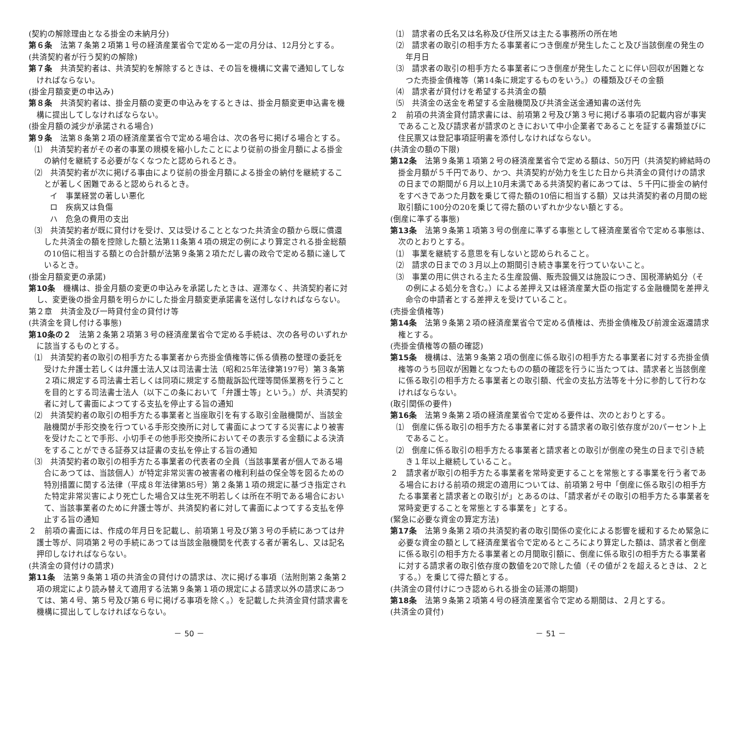(契約の解除理由となる掛金の未納月分)
第６条　法第７条第２項第１号の経済産業省令で定める一定の月分は、12月分とする。
(共済契約者が行う契約の解除)
第７条　共済契約者は、共済契約を解除するときは、その旨を機構に文書で通知してしなければならない。
(掛金月額変更の申込み)
第８条　共済契約者は、掛金月額の変更の申込みをするときは、掛金月額変更申込書を機構に提出してしなければならない。
(掛金月額の減少が承諾される場合)
第９条　法第８条第２項の経済産業省令で定める場合は、次の各号に掲げる場合とする。
⑴　共済契約者がその者の事業の規模を縮小したことにより従前の掛金月額による掛金の納付を継続する必要がなくなつたと認められるとき。
⑵　共済契約者が次に掲げる事由により従前の掛金月額による掛金の納付を継続することが著しく困難であると認められるとき。
イ　事業経営の著しい悪化
ロ　疾病又は負傷
ハ　危急の費用の支出
⑶　共済契約者が既に貸付けを受け、又は受けることとなつた共済金の額から既に償還した共済金の額を控除した額と法第11条第４項の規定の例により算定される掛金総額の10倍に相当する額との合計額が法第９条第２項ただし書の政令で定める額に達しているとき。
(掛金月額変更の承諾)
第10条　機構は、掛金月額の変更の申込みを承諾したときは、遅滞なく、共済契約者に対し、変更後の掛金月額を明らかにした掛金月額変更承諾書を送付しなければならない。
第２章　共済金及び一時貸付金の貸付け等
(共済金を貸し付ける事態)
第10条の２　法第２条第２項第３号の経済産業省令で定める手続は、次の各号のいずれかに該当するものとする。
⑴　共済契約者の取引の相手方たる事業者から売掛金債権等に係る債務の整理の委託を受けた弁護士若しくは弁護士法人又は司法書士法（昭和25年法律第197号）第３条第２項に規定する司法書士若しくは同項に規定する簡裁訴訟代理等関係業務を行うことを目的とする司法書士法人（以下この条において「弁護士等」という。）が、共済契約者に対して書面によつてする支払を停止する旨の通知
⑵　共済契約者の取引の相手方たる事業者と当座取引を有する取引金融機関が、当該金融機関が手形交換を行つている手形交換所に対して書面によつてする災害により被害を受けたことで手形、小切手その他手形交換所においてその表示する金額による決済をすることができる証券又は証書の支払を停止する旨の通知
⑶　共済契約者の取引の相手方たる事業者の代表者の全員（当該事業者が個人である場合にあつては、当該個人）が特定非常災害の被害者の権利利益の保全等を図るための特別措置に関する法律（平成８年法律第85号）第２条第１項の規定に基づき指定された特定非常災害により死亡した場合又は生死不明若しくは所在不明である場合において、当該事業者のために弁護士等が、共済契約者に対して書面によつてする支払を停止する旨の通知
２　前項の書面には、作成の年月日を記載し、前項第１号及び第３号の手続にあつては弁護士等が、同項第２号の手続にあつては当該金融機関を代表する者が署名し、又は記名押印しなければならない。
(共済金の貸付けの請求)
第11条　法第９条第１項の共済金の貸付けの請求は、次に掲げる事項（法附則第２条第２項の規定により読み替えて適用する法第９条第１項の規定による請求以外の請求にあつては、第４号、第５号及び第６号に掲げる事項を除く。）を記載した共済金貸付請求書を機構に提出してしなければならない。
－ 50 －
⑴　請求者の氏名又は名称及び住所又は主たる事務所の所在地
⑵　請求者の取引の相手方たる事業者につき倒産が発生したこと及び当該倒産の発生の年月日
⑶　請求者の取引の相手方たる事業者につき倒産が発生したことに伴い回収が困難となつた売掛金債権等（第14条に規定するものをいう。）の種類及びその金額
⑷　請求者が貸付けを希望する共済金の額
⑸　共済金の送金を希望する金融機関及び共済金送金通知書の送付先
２　前項の共済金貸付請求書には、前項第２号及び第３号に掲げる事項の記載内容が事実であること及び請求者が請求のときにおいて中小企業者であることを証する書類並びに住民票又は登記事項証明書を添付しなければならない。
(共済金の額の下限)
第12条　法第９条第１項第２号の経済産業省令で定める額は、50万円（共済契約締結時の掛金月額が５千円であり、かつ、共済契約が効力を生じた日から共済金の貸付けの請求の日までの期間が６月以上10月未満である共済契約者にあつては、５千円に掛金の納付をすべきであつた月数を乗じて得た額の10倍に相当する額）又は共済契約者の月間の総取引額に100分の20を乗じて得た額のいずれか少ない額とする。
(倒産に準ずる事態)
第13条　法第９条第１項第３号の倒産に準ずる事態として経済産業省令で定める事態は、次のとおりとする。
⑴　事業を継続する意思を有しないと認められること。
⑵　請求の日までの３月以上の期間引き続き事業を行つていないこと。
⑶　事業の用に供される主たる生産設備、販売設備又は施設につき、国税滞納処分（その例による処分を含む。）による差押え又は経済産業大臣の指定する金融機関を差押え命令の申請者とする差押えを受けていること。
(売掛金債権等)
第14条　法第９条第２項の経済産業省令で定める債権は、売掛金債権及び前渡金返還請求権とする。
(売掛金債権等の額の確認)
第15条　機構は、法第９条第２項の倒産に係る取引の相手方たる事業者に対する売掛金債権等のうち回収が困難となつたものの額の確認を行うに当たつては、請求者と当該倒産に係る取引の相手方たる事業者との取引額、代金の支払方法等を十分に参酌して行わなければならない。
(取引関係の要件)
第16条　法第９条第２項の経済産業省令で定める要件は、次のとおりとする。
⑴　倒産に係る取引の相手方たる事業者に対する請求者の取引依存度が20パーセント上であること。
⑵　倒産に係る取引の相手方たる事業者と請求者との取引が倒産の発生の日まで引き続き１年以上継続していること。
２　請求者が取引の相手方たる事業者を常時変更することを常態とする事業を行う者である場合における前項の規定の適用については、前項第２号中「倒産に係る取引の相手方たる事業者と請求者との取引が」とあるのは、「請求者がその取引の相手方たる事業者を常時変更することを常態とする事業を」とする。
(緊急に必要な資金の算定方法)
第17条　法第９条第２項の共済契約者の取引関係の変化による影響を緩和するため緊急に必要な資金の額として経済産業省令で定めるところにより算定した額は、請求者と倒産に係る取引の相手方たる事業者との月間取引額に、倒産に係る取引の相手方たる事業者に対する請求者の取引依存度の数値を20で除した値（その値が２を超えるときは、２とする。）を乗じて得た額とする。
(共済金の貸付けにつき認められる掛金の延滞の期間)
第18条　法第９条第２項第４号の経済産業省令で定める期間は、２月とする。
(共済金の貸付)
－ 51 －